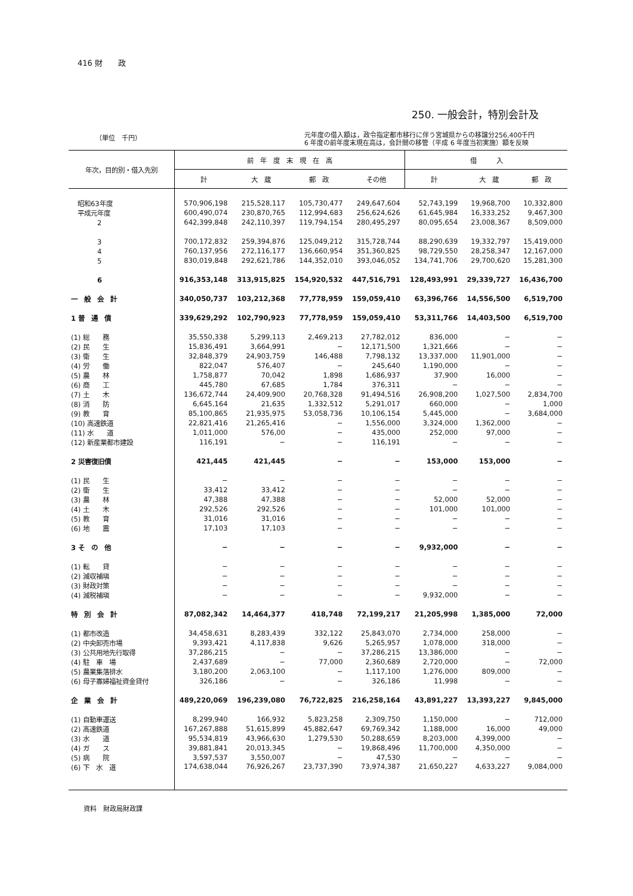416 財　　政
250. 一般会計，特別会計及
（単位　千円）
元年度の借入額は，政令指定都市移行に伴う宮城県からの移譲分256,400千円
6 年度の前年度末現在高は，会計間の移管（平成 6 年度当初実施）額を反映
| 年次，目的別・借入先別 | 前 年 度 末 現 在 高 | | | | 借 入 | | |
| --- | --- | --- | --- | --- | --- | --- | --- |
| | 計 | 大 蔵 | 郵 政 | その他 | 計 | 大 蔵 | 郵 政 |
| 昭和63年度 | 570,906,198 | 215,528,117 | 105,730,477 | 249,647,604 | 52,743,199 | 19,968,700 | 10,332,800 |
| 平成元年度 | 600,490,074 | 230,870,765 | 112,994,683 | 256,624,626 | 61,645,984 | 16,333,252 | 9,467,300 |
| 2 | 642,399,848 | 242,110,397 | 119,794,154 | 280,495,297 | 80,095,654 | 23,008,367 | 8,509,000 |
| 3 | 700,172,832 | 259,394,876 | 125,049,212 | 315,728,744 | 88,290,639 | 19,332,797 | 15,419,000 |
| 4 | 760,137,956 | 272,116,177 | 136,660,954 | 351,360,825 | 98,729,550 | 28,258,347 | 12,167,000 |
| 5 | 830,019,848 | 292,621,786 | 144,352,010 | 393,046,052 | 134,741,706 | 29,700,620 | 15,281,300 |
| 6 | 916,353,148 | 313,915,825 | 154,920,532 | 447,516,791 | 128,493,991 | 29,339,727 | 16,436,700 |
| 一 般 会 計 | 340,050,737 | 103,212,368 | 77,778,959 | 159,059,410 | 63,396,766 | 14,556,500 | 6,519,700 |
| 1 普 通 債 | 339,629,292 | 102,790,923 | 77,778,959 | 159,059,410 | 53,311,766 | 14,403,500 | 6,519,700 |
| (1) 総 務 | 35,550,338 | 5,299,113 | 2,469,213 | 27,782,012 | 836,000 | − | − |
| (2) 民 生 | 15,836,491 | 3,664,991 | − | 12,171,500 | 1,321,666 | − | − |
| (3) 衛 生 | 32,848,379 | 24,903,759 | 146,488 | 7,798,132 | 13,337,000 | 11,901,000 | − |
| (4) 労 働 | 822,047 | 576,407 | − | 245,640 | 1,190,000 | − | − |
| (5) 農 林 | 1,758,877 | 70,042 | 1,898 | 1,686,937 | 37,900 | 16,000 | − |
| (6) 商 工 | 445,780 | 67,685 | 1,784 | 376,311 | − | − | − |
| (7) 土 木 | 136,672,744 | 24,409,900 | 20,768,328 | 91,494,516 | 26,908,200 | 1,027,500 | 2,834,700 |
| (8) 消 防 | 6,645,164 | 21,635 | 1,332,512 | 5,291,017 | 660,000 | − | 1,000 |
| (9) 教 育 | 85,100,865 | 21,935,975 | 53,058,736 | 10,106,154 | 5,445,000 | − | 3,684,000 |
| (10) 高速鉄道 | 22,821,416 | 21,265,416 | − | 1,556,000 | 3,324,000 | 1,362,000 | − |
| (11) 水 道 | 1,011,000 | 576,00 | − | 435,000 | 252,000 | 97,000 | − |
| (12) 新産業都市建設 | 116,191 | − | − | 116,191 | − | − | − |
| 2 災害復旧債 | 421,445 | 421,445 | − | − | 153,000 | 153,000 | − |
| (1) 民 生 | − | − | − | − | − | − | − |
| (2) 衛 生 | 33,412 | 33,412 | − | − | − | − | − |
| (3) 農 林 | 47,388 | 47,388 | − | − | 52,000 | 52,000 | − |
| (4) 土 木 | 292,526 | 292,526 | − | − | 101,000 | 101,000 | − |
| (5) 教 育 | 31,016 | 31,016 | − | − | − | − | − |
| (6) 地 震 | 17,103 | 17,103 | − | − | − | − | − |
| 3 そ の 他 | − | − | − | − | 9,932,000 | − | − |
| (1) 転 貸 | − | − | − | − | − | − | − |
| (2) 減収補塡 | − | − | − | − | − | − | − |
| (3) 財政対策 | − | − | − | − | − | − | − |
| (4) 減税補塡 | − | − | − | − | 9,932,000 | − | − |
| 特 別 会 計 | 87,082,342 | 14,464,377 | 418,748 | 72,199,217 | 21,205,998 | 1,385,000 | 72,000 |
| (1) 都市改造 | 34,458,631 | 8,283,439 | 332,122 | 25,843,070 | 2,734,000 | 258,000 | − |
| (2) 中央卸売市場 | 9,393,421 | 4,117,838 | 9,626 | 5,265,957 | 1,078,000 | 318,000 | − |
| (3) 公共用地先行取得 | 37,286,215 | − | − | 37,286,215 | 13,386,000 | − | − |
| (4) 駐 車 場 | 2,437,689 | − | 77,000 | 2,360,689 | 2,720,000 | − | 72,000 |
| (5) 農業集落排水 | 3,180,200 | 2,063,100 | − | 1,117,100 | 1,276,000 | 809,000 | − |
| (6) 母子寡婦福祉資金貸付 | 326,186 | − | − | 326,186 | 11,998 | − | − |
| 企 業 会 計 | 489,220,069 | 196,239,080 | 76,722,825 | 216,258,164 | 43,891,227 | 13,393,227 | 9,845,000 |
| (1) 自動車運送 | 8,299,940 | 166,932 | 5,823,258 | 2,309,750 | 1,150,000 | − | 712,000 |
| (2) 高速鉄道 | 167,267,888 | 51,615,899 | 45,882,647 | 69,769,342 | 1,188,000 | 16,000 | 49,000 |
| (3) 水 道 | 95,534,819 | 43,966,630 | 1,279,530 | 50,288,659 | 8,203,000 | 4,399,000 | − |
| (4) ガ ス | 39,881,841 | 20,013,345 | − | 19,868,496 | 11,700,000 | 4,350,000 | − |
| (5) 病 院 | 3,597,537 | 3,550,007 | − | 47,530 | − | − | − |
| (6) 下 水 道 | 174,638,044 | 76,926,267 | 23,737,390 | 73,974,387 | 21,650,227 | 4,633,227 | 9,084,000 |
資料　財政局財政課